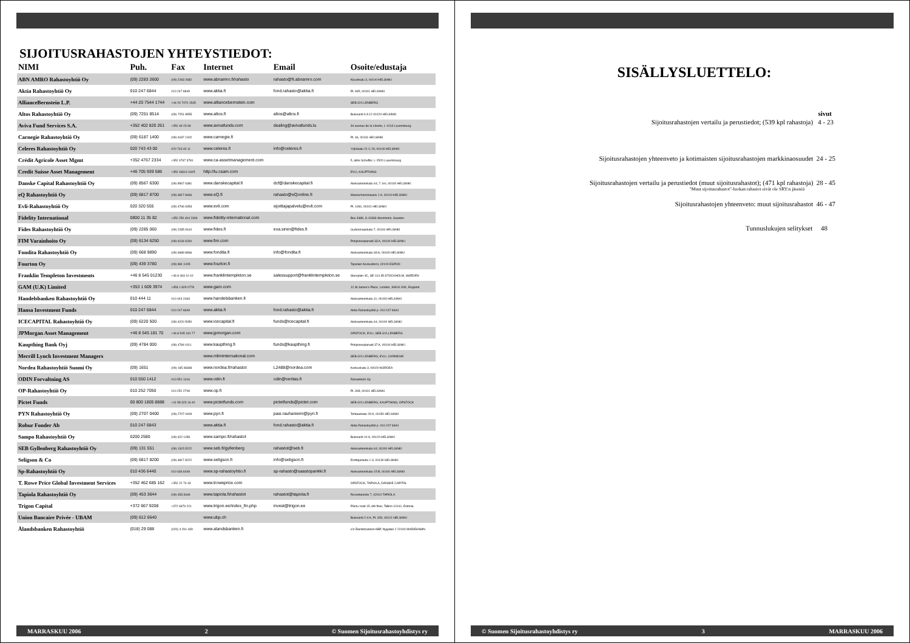SIJOITUSRAHASTOJEN YHTEYSTIEDOT:
| NIMI | Puh. | Fax | Internet | Email | Osoite/edustaja |
| --- | --- | --- | --- | --- | --- |
| ABN AMRO Rahastoyhtiö Oy | (09) 2283 2600 | (09) 2283 2682 | www.abnamro.fi/rahasto | rahasto@fi.abnamro.com | Kluuvikatu 3, 00100 HELSINKI |
| Aktia Rahastoyhtiö Oy | 010 247 6844 | 010 247 6849 | www.aktia.fi | fond.rahasto@aktia.fi | PL 695, 00101 HELSINKI |
| AllianceBernstein L.P. | +44 20 7544 1744 | +44 20 7470 1545 | www.alliancebernstein.com | | SEB GYLLENBERG |
| Altos Rahastoyhtiö Oy | (09) 7251 8514 | (09) 7251 8555 | www.altos.fi | altos@altos.fi | Bulevardi 6 A 12 00120 HELSINKI |
| Aviva Fund Services S.A. | +352 402 820 261 | +352 49 23 69 | www.avivafunds.com | dealing@avivafunds.lu | 34 avenue de la Liberte, L-1013 Luxembourg |
| Carnegie Rahastoyhtiö Oy | (09) 6187 1400 | (09) 6187 1402 | www.carnegie.fi | | PL 46, 00131 HELSINKI |
| Celeres Rahastoyhtiö Oy | 020 743 43 00 | 020 743 43 11 | www.celeres.fi | info@celeres.fi | Yrjönkatu 21 C 29, 00100 HELSINKI |
| Crédit Agricole Asset Mgmt | +352 4767 2334 | +352 4767 3781 | www.ca-assetmanagement.com | | 5, allée Scheffer, L-2520 Luxembourg |
| Credit Suisse Asset Management | +46 705 939 586 | +352 43616 1605 | http://lu.csam.com | | EVLI, KAUPTHING |
| Danske Capital Rahastoyhtiö Oy | (09) 8567 6300 | (09) 8567 6381 | www.danskecapital.fi | dcf@danskecapital.fi | Aleksanterinkatu 44, 7. krs, 00100 HELSINKI |
| eQ Rahastoyhtiö Oy | (09) 6817 8700 | (09) 6817 8466 | www.eQ.fi | rahasto@eQonline.fi | Mannerheiminaukio 1 A, 00100 HELSINKI |
| Evli-Rahastoyhtiö Oy | 020 320 555 | (09) 4766 9353 | www.evli.com | sijoittajapalvelu@evli.com | PL 1081, 00101 HELSINKI |
| Fidelity International | 0800 11 35 82 | +352 250 404 2306 | www.fidelity-international.com | | Box 3488, S-10369 Stockholm, Sweden |
| Fides Rahastoyhtiö Oy | (09) 2285 060 | (09) 2285 0610 | www.fides.fi | eva.siren@fides.fi | Uudenmaankatu 7, 00100 HELSINKI |
| FIM Varainhoito Oy | (09) 6134 6250 | (09) 6134 6260 | www.fim.com | | Pohjoisesplanadi 33 A, 00100 HELSINKI |
| Fondita Rahastoyhtiö Oy | (09) 668 9890 | (09) 6689 8966 | www.fondita.fi | info@fondita.fi | Aleksanterinkatu 48 A, 00100 HELSINKI |
| Fourton Oy | (09) 439 3780 | (09) 881 1005 | www.fourton.fi | | Tapiolan Keskustorni, 02100 ESPOO |
| Franklin Templeton Investments | +46 8 545 01230 | +46 8 463 10 10 | www.franklintempleton.se | salessupport@franklintempleton.se | Stureplan 4C, SE-114 35 STOCKHOLM, SWEDEN |
| GAM (U.K) Limited | +353 1 609 3974 | +353 1 829 0778 | www.gam.com | | 12 St James's Place, London, SW1A 1NX, England |
| Handelsbanken Rahastoyhtiö Oy | 010 444 11 | 010 444 2463 | www.handelsbanken.fi | | Aleksanterinkatu 11, 00100 HELSINKI |
| Hansa Investment Funds | 010 247 6844 | 010 247 6849 | www.aktia.fi | fond.rahasto@aktia.fi | Aktia Rahastoyhtiö p. 010 247 6844 |
| ICECAPITAL Rahastoyhtiö Oy | (09) 6220 500 | (09) 6220 5050 | www.icecapital.fi | funds@icecapital.fi | Aleksanterinkatu 44, 00100 HELSINKI |
| JPMorgan Asset Management | +46 8 545 181 70 | +46 8 545 181 77 | www.jpmorgan.com | | OPSTOCK, EVLI, SEB GYLLENBERG |
| Kaupthing Bank Oyj | (09) 4784 000 | (09) 4784 0111 | www.kaupthing.fi | funds@kaupthing.fi | Pohjoisesplanadi 37 A, 00100 HELSINKI |
| Merrill Lynch Investment Managers | | | www.mliminternational.com | | SEB GYLLENBERG, EVLI, CARNEGIE |
| Nordea Rahastoyhtiö Suomi Oy | (09) 1651 | (09) 165 48368 | www.nordea.fi/rahastot | L2488@nordea.com | Keskuskatu 3, 00020 NORDEA |
| ODIN Forvaltning AS | 010 550 1412 | 010 551 1416 | www.odin.fi | odin@veritas.fi | Rahastotori Oy |
| OP-Rahastoyhtiö Oy | 010 252 7050 | 010 252 2708 | www.op.fi | | PL 308, 00101 HELSINKI |
| Pictet Funds | 00 800 1805 8888 | +41 58 323 16 40 | www.pictetfunds.com | pictetfunds@pictet.com | SEB GYLLENBERG, KAUPTHING; OPSTOCK |
| PYN Rahastoyhtiö Oy | (09) 2707 0400 | (09) 2707 0409 | www.pyn.fi | pasi.rauhaniemi@pyn.fi | Tehtaankatu 29 A, 00150 HELSINKI |
| Robur Fonder Ab | 010 247 6843 | | www.aktia.fi | fond.rahasto@aktia.fi | Aktia Rahastoyhtiö p. 010 247 6844 |
| Sampo Rahastoyhtiö Oy | 0200 2580 | (09) 622 1158 | www.sampo.fi/rahastot | | Bulevardi 10 A, 00120 HELSINKI |
| SEB Gyllenberg Rahastoyhtiö Oy | (09) 131 551 | (09) 1315 5222 | www.seb.fi/gyllenberg | rahastot@seb.fi | Aleksanterinkatu 44, 00100 HELSINKI |
| Seligson & Co | (09) 6817 8200 | (09) 6817 8222 | www.seligson.fi | info@seligson.fi | Erottajankatu 1-3, 00130 HELSINKI |
| Sp-Rahastoyhtiö Oy | 010 436 6440 | 010 436 6449 | www.sp-rahastoyhtio.fi | sp-rahasto@saastopankki.fi | Aleksanterinkatu 15 B, 00100 HELSINKI |
| T. Rowe Price Global Investment Services | +352 462 685 162 | +352 22 74 43 | www.troweprice.com | | OPSTOCK, TAPIOLA, DANSKE CAPITAL |
| Tapiola Rahastoyhtiö Oy | (09) 453 3644 | (09) 453 3646 | www.tapiola.fi/rahastot | rahastot@tapiola.fi | Revontulentie 7, 02010 TAPIOLA |
| Trigon Capital | +372 667 9208 | +372 6679 221 | www.trigon.ee/index_fin.php | invest@trigon.ee | Pärnu road 15, 6th floor, Tallinn 10141, Estonia |
| Union Bancaire Privée - UBAM | (09) 612 6640 | | www.ubp.ch | | Bulevardi 2-4 A, PL 328, 00121 HELSINKI |
| Ålandsbanken Rahastoyhtiö | (018) 29 088 | (020) 4 291 439 | www.alandsbanken.fi | | c/o Ålandsbanken ABP, Nygatan 2 22100 MARIEHAMN |
MARRASKUU 2006 2 © Suomen Sijoitusrahastoyhdistys ry
SISÄLLYSLUETTELO:
sivut
Sijoitusrahastojen vertailu ja perustiedot; (539 kpl rahastoja) 4 - 23
Sijoitusrahastojen yhteenveto ja kotimaisten sijoitusrahastojen markkinaosuudet 24 - 25
Sijoitusrahastojen vertailu ja perustiedot (muut sijoitusrahastot); (471 kpl rahastoja) 28 - 45
"Muut sijoitusrahastot"-luokan rahastot eivät ole SRY:n jäseniä
Sijoitusrahastojen yhteenveto: muut sijoitusrahastot 46 - 47
Tunnuslukujen selitykset 48
© Suomen Sijoitusrahastoyhdistys ry 3 MARRASKUU 2006